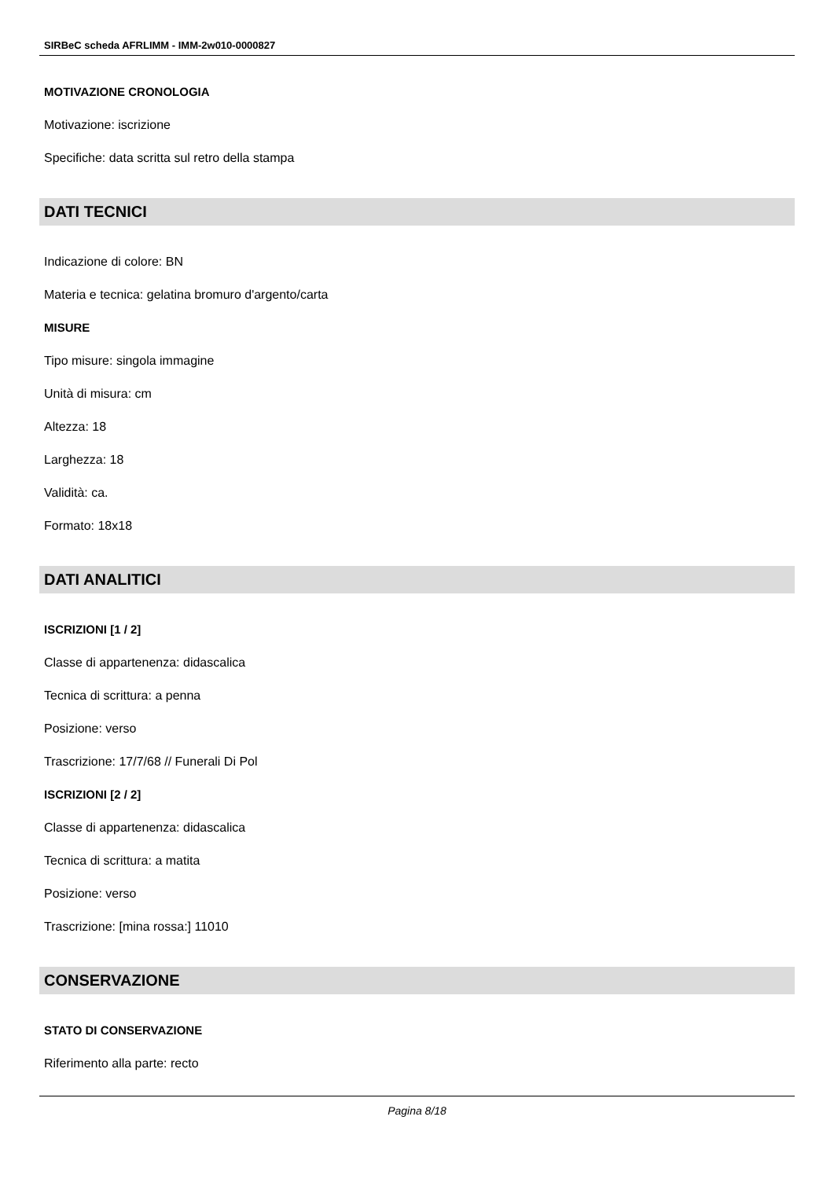SIRBeC scheda AFRLIMM - IMM-2w010-0000827
MOTIVAZIONE CRONOLOGIA
Motivazione: iscrizione
Specifiche: data scritta sul retro della stampa
DATI TECNICI
Indicazione di colore: BN
Materia e tecnica: gelatina bromuro d'argento/carta
MISURE
Tipo misure: singola immagine
Unità di misura: cm
Altezza: 18
Larghezza: 18
Validità: ca.
Formato: 18x18
DATI ANALITICI
ISCRIZIONI [1 / 2]
Classe di appartenenza: didascalica
Tecnica di scrittura: a penna
Posizione: verso
Trascrizione: 17/7/68 // Funerali Di Pol
ISCRIZIONI [2 / 2]
Classe di appartenenza: didascalica
Tecnica di scrittura: a matita
Posizione: verso
Trascrizione: [mina rossa:] 11010
CONSERVAZIONE
STATO DI CONSERVAZIONE
Riferimento alla parte: recto
Pagina 8/18